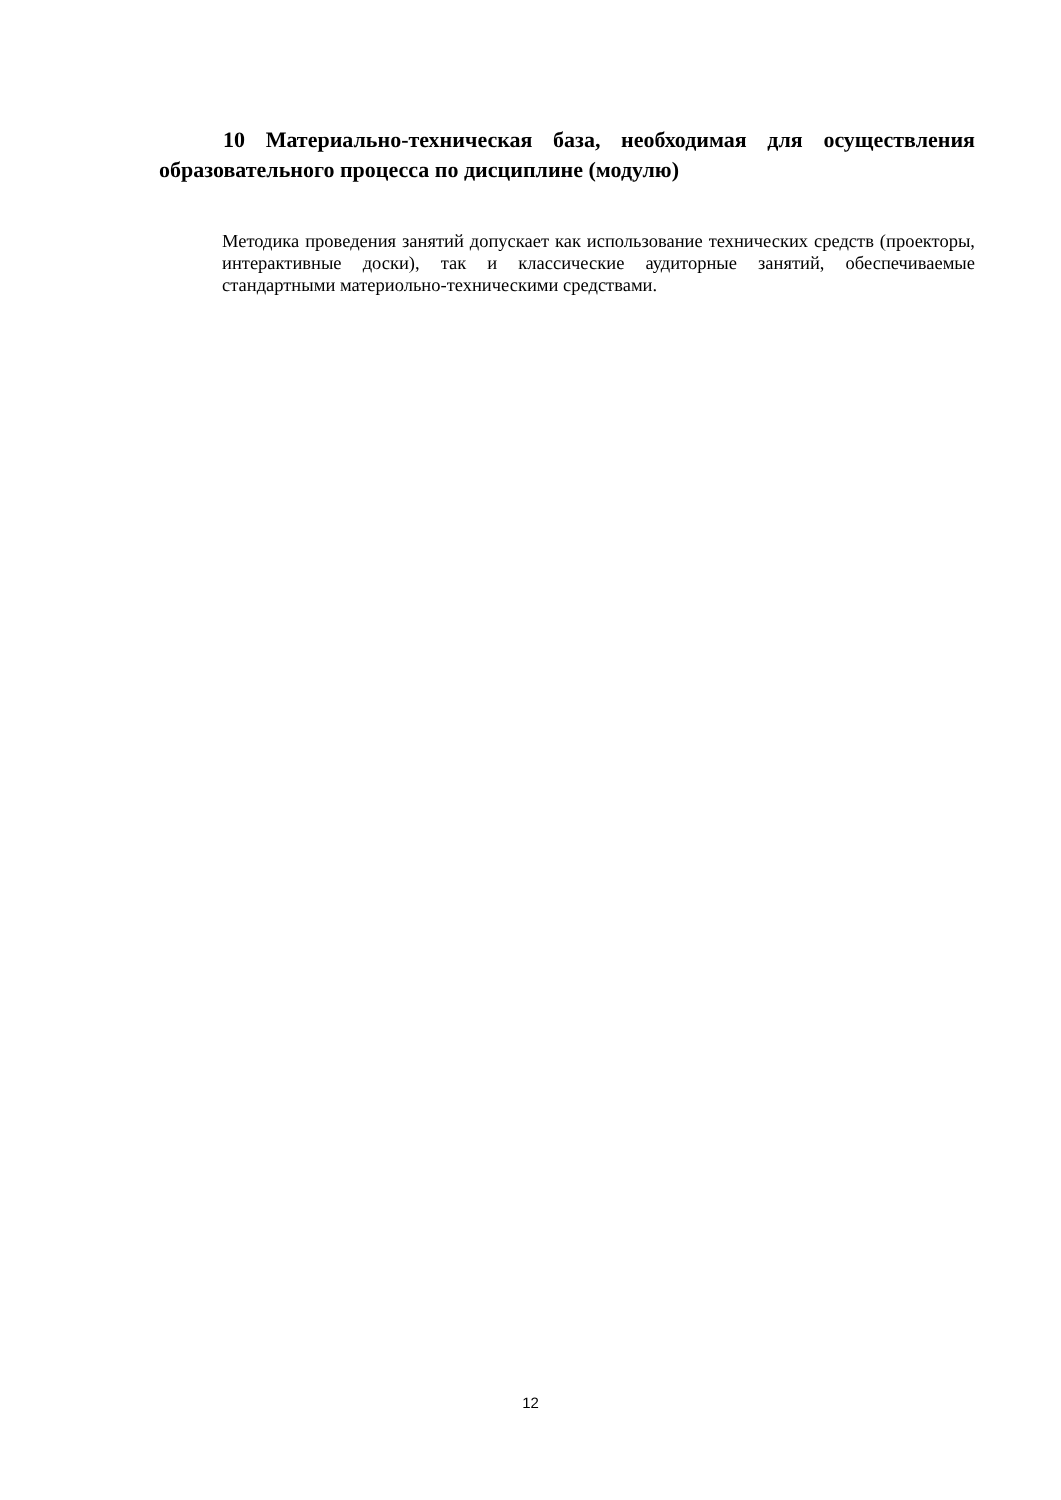10 Материально-техническая база, необходимая для осуществления образовательного процесса по дисциплине (модулю)
Методика проведения занятий допускает как использование технических средств (проекторы, интерактивные доски), так и классические аудиторные занятий, обеспечиваемые стандартными материольно-техническими средствами.
12